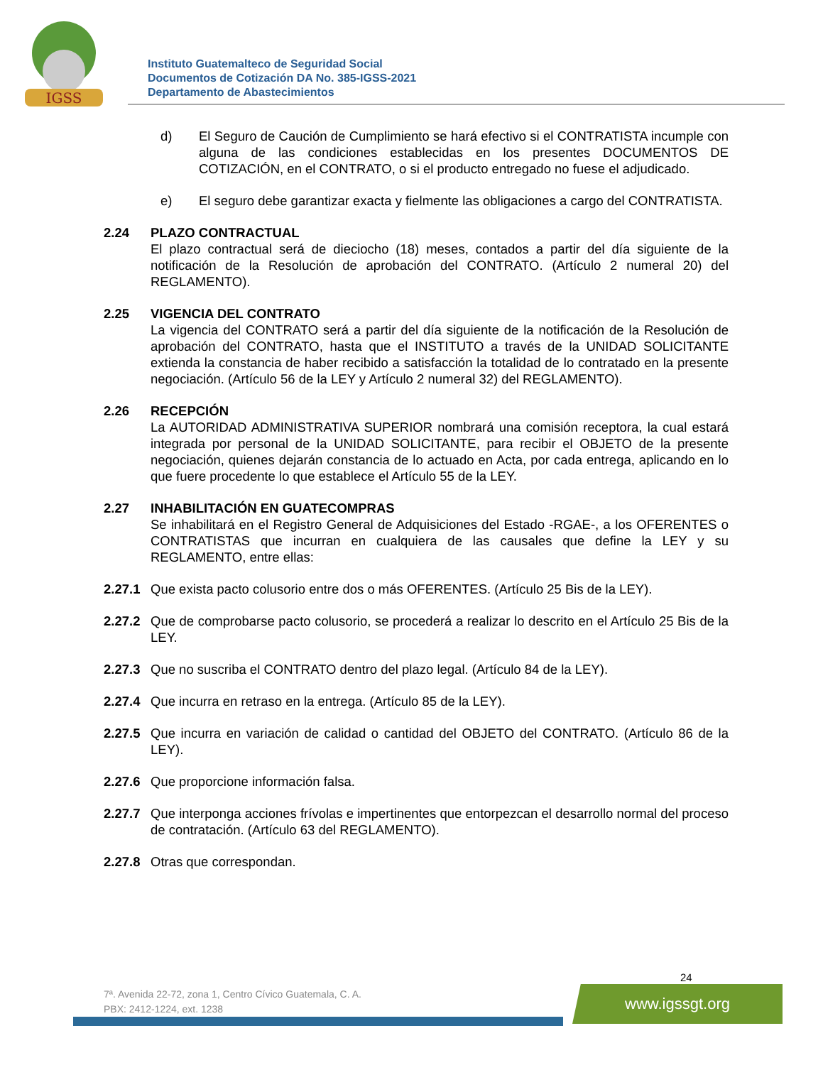IGSS
Instituto Guatemalteco de Seguridad Social
Documentos de Cotización DA No. 385-IGSS-2021
Departamento de Abastecimientos
d) El Seguro de Caución de Cumplimiento se hará efectivo si el CONTRATISTA incumple con alguna de las condiciones establecidas en los presentes DOCUMENTOS DE COTIZACIÓN, en el CONTRATO, o si el producto entregado no fuese el adjudicado.
e) El seguro debe garantizar exacta y fielmente las obligaciones a cargo del CONTRATISTA.
2.24 PLAZO CONTRACTUAL
El plazo contractual será de dieciocho (18) meses, contados a partir del día siguiente de la notificación de la Resolución de aprobación del CONTRATO. (Artículo 2 numeral 20) del REGLAMENTO).
2.25 VIGENCIA DEL CONTRATO
La vigencia del CONTRATO será a partir del día siguiente de la notificación de la Resolución de aprobación del CONTRATO, hasta que el INSTITUTO a través de la UNIDAD SOLICITANTE extienda la constancia de haber recibido a satisfacción la totalidad de lo contratado en la presente negociación. (Artículo 56 de la LEY y Artículo 2 numeral 32) del REGLAMENTO).
2.26 RECEPCIÓN
La AUTORIDAD ADMINISTRATIVA SUPERIOR nombrará una comisión receptora, la cual estará integrada por personal de la UNIDAD SOLICITANTE, para recibir el OBJETO de la presente negociación, quienes dejarán constancia de lo actuado en Acta, por cada entrega, aplicando en lo que fuere procedente lo que establece el Artículo 55 de la LEY.
2.27 INHABILITACIÓN EN GUATECOMPRAS
Se inhabilitará en el Registro General de Adquisiciones del Estado -RGAE-, a los OFERENTES o CONTRATISTAS que incurran en cualquiera de las causales que define la LEY y su REGLAMENTO, entre ellas:
2.27.1
Que exista pacto colusorio entre dos o más OFERENTES. (Artículo 25 Bis de la LEY).
2.27.2
Que de comprobarse pacto colusorio, se procederá a realizar lo descrito en el Artículo 25 Bis de la LEY.
2.27.3
Que no suscriba el CONTRATO dentro del plazo legal. (Artículo 84 de la LEY).
2.27.4
Que incurra en retraso en la entrega. (Artículo 85 de la LEY).
2.27.5
Que incurra en variación de calidad o cantidad del OBJETO del CONTRATO. (Artículo 86 de la LEY).
2.27.6
Que proporcione información falsa.
2.27.7
Que interponga acciones frívolas e impertinentes que entorpezcan el desarrollo normal del proceso de contratación. (Artículo 63 del REGLAMENTO).
2.27.8
Otras que correspondan.
24
7ª. Avenida 22-72, zona 1, Centro Cívico Guatemala, C. A.
PBX: 2412-1224, ext. 1238
www.igssgt.org